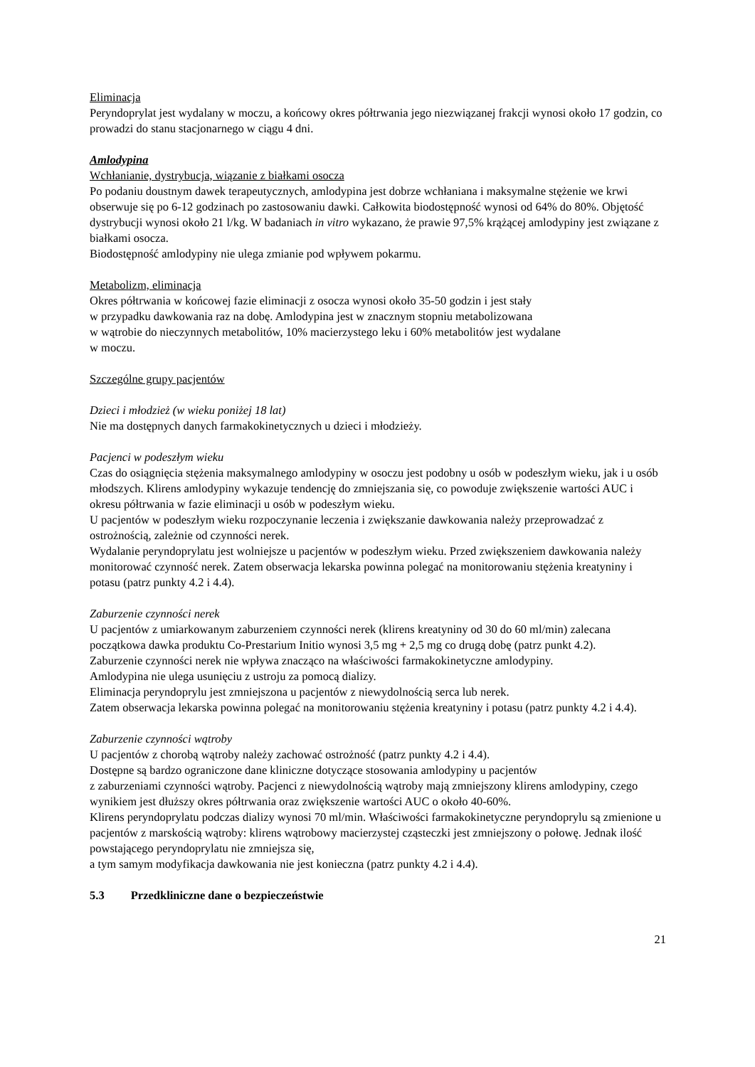Eliminacja
Peryndoprylat jest wydalany w moczu, a końcowy okres półtrwania jego niezwiązanej frakcji wynosi około 17 godzin, co prowadzi do stanu stacjonarnego w ciągu 4 dni.
Amlodypina
Wchłanianie, dystrybucja, wiązanie z białkami osocza
Po podaniu doustnym dawek terapeutycznych, amlodypina jest dobrze wchłaniana i maksymalne stężenie we krwi obserwuje się po 6-12 godzinach po zastosowaniu dawki. Całkowita biodostępność wynosi od 64% do 80%. Objętość dystrybucji wynosi około 21 l/kg. W badaniach in vitro wykazano, że prawie 97,5% krążącej amlodypiny jest związane z białkami osocza.
Biodostępność amlodypiny nie ulega zmianie pod wpływem pokarmu.
Metabolizm, eliminacja
Okres półtrwania w końcowej fazie eliminacji z osocza wynosi około 35-50 godzin i jest stały
w przypadku dawkowania raz na dobę. Amlodypina jest w znacznym stopniu metabolizowana
w wątrobie do nieczynnych metabolitów, 10% macierzystego leku i 60% metabolitów jest wydalane
w moczu.
Szczególne grupy pacjentów
Dzieci i młodzież (w wieku poniżej 18 lat)
Nie ma dostępnych danych farmakokinetycznych u dzieci i młodzieży.
Pacjenci w podeszłym wieku
Czas do osiągnięcia stężenia maksymalnego amlodypiny w osoczu jest podobny u osób w podeszłym wieku, jak i u osób młodszych. Klirens amlodypiny wykazuje tendencję do zmniejszania się, co powoduje zwiększenie wartości AUC i okresu półtrwania w fazie eliminacji u osób w podeszłym wieku.
U pacjentów w podeszłym wieku rozpoczynanie leczenia i zwiększanie dawkowania należy przeprowadzać z ostrożnością, zależnie od czynności nerek.
Wydalanie peryndoprylatu jest wolniejsze u pacjentów w podeszłym wieku. Przed zwiększeniem dawkowania należy monitorować czynność nerek. Zatem obserwacja lekarska powinna polegać na monitorowaniu stężenia kreatyniny i potasu (patrz punkty 4.2 i 4.4).
Zaburzenie czynności nerek
U pacjentów z umiarkowanym zaburzeniem czynności nerek (klirens kreatyniny od 30 do 60 ml/min) zalecana początkowa dawka produktu Co-Prestarium Initio wynosi 3,5 mg + 2,5 mg co drugą dobę (patrz punkt 4.2).
Zaburzenie czynności nerek nie wpływa znacząco na właściwości farmakokinetyczne amlodypiny.
Amlodypina nie ulega usunięciu z ustroju za pomocą dializy.
Eliminacja peryndoprylu jest zmniejszona u pacjentów z niewydolnością serca lub nerek.
Zatem obserwacja lekarska powinna polegać na monitorowaniu stężenia kreatyniny i potasu (patrz punkty 4.2 i 4.4).
Zaburzenie czynności wątroby
U pacjentów z chorobą wątroby należy zachować ostrożność (patrz punkty 4.2 i 4.4).
Dostępne są bardzo ograniczone dane kliniczne dotyczące stosowania amlodypiny u pacjentów
z zaburzeniami czynności wątroby. Pacjenci z niewydolnością wątroby mają zmniejszony klirens amlodypiny, czego wynikiem jest dłuższy okres półtrwania oraz zwiększenie wartości AUC o około 40-60%.
Klirens peryndoprylatu podczas dializy wynosi 70 ml/min. Właściwości farmakokinetyczne peryndoprylu są zmienione u pacjentów z marskością wątroby: klirens wątrobowy macierzystej cząsteczki jest zmniejszony o połowę. Jednak ilość powstającego peryndoprylatu nie zmniejsza się,
a tym samym modyfikacja dawkowania nie jest konieczna (patrz punkty 4.2 i 4.4).
5.3 Przedkliniczne dane o bezpieczeństwie
21